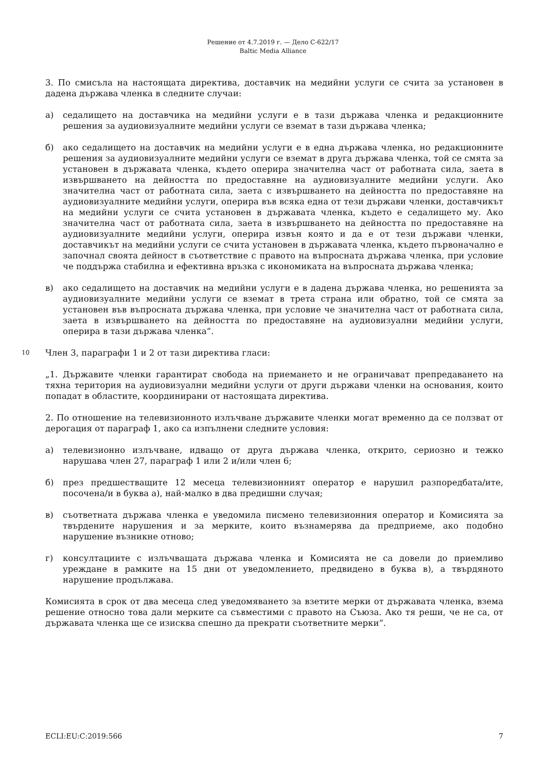Решение от 4.7.2019 г. — Дело C-622/17
Baltic Media Alliance
3. По смисъла на настоящата директива, доставчик на медийни услуги се счита за установен в дадена държава членка в следните случаи:
а) седалището на доставчика на медийни услуги е в тази държава членка и редакционните решения за аудиовизуалните медийни услуги се вземат в тази държава членка;
б) ако седалището на доставчик на медийни услуги е в една държава членка, но редакционните решения за аудиовизуалните медийни услуги се вземат в друга държава членка, той се смята за установен в държавата членка, където оперира значителна част от работната сила, заета в извършването на дейността по предоставяне на аудиовизуалните медийни услуги. Ако значителна част от работната сила, заета с извършването на дейността по предоставяне на аудиовизуалните медийни услуги, оперира във всяка една от тези държави членки, доставчикът на медийни услуги се счита установен в държавата членка, където е седалището му. Ако значителна част от работната сила, заета в извършването на дейността по предоставяне на аудиовизуалните медийни услуги, оперира извън която и да е от тези държави членки, доставчикът на медийни услуги се счита установен в държавата членка, където първоначално е започнал своята дейност в съответствие с правото на въпросната държава членка, при условие че поддържа стабилна и ефективна връзка с икономиката на въпросната държава членка;
в) ако седалището на доставчик на медийни услуги е в дадена държава членка, но решенията за аудиовизуалните медийни услуги се вземат в трета страна или обратно, той се смята за установен във въпросната държава членка, при условие че значителна част от работната сила, заета в извършването на дейността по предоставяне на аудиовизуални медийни услуги, оперира в тази държава членка“.
10 Член 3, параграфи 1 и 2 от тази директива гласи:
„1. Държавите членки гарантират свобода на приемането и не ограничават препредаването на тяхна територия на аудиовизуални медийни услуги от други държави членки на основания, които попадат в областите, координирани от настоящата директива.
2. По отношение на телевизионното излъчване държавите членки могат временно да се ползват от дерогация от параграф 1, ако са изпълнени следните условия:
а) телевизионно излъчване, идващо от друга държава членка, открито, сериозно и тежко нарушава член 27, параграф 1 или 2 и/или член 6;
б) през предшестващите 12 месеца телевизионният оператор е нарушил разпоредбата/ите, посочена/и в буква а), най-малко в два предишни случая;
в) съответната държава членка е уведомила писмено телевизионния оператор и Комисията за твърдените нарушения и за мерките, които възнамерява да предприеме, ако подобно нарушение възникне отново;
г) консултациите с излъчващата държава членка и Комисията не са довели до приемливо уреждане в рамките на 15 дни от уведомлението, предвидено в буква в), а твърдяното нарушение продължава.
Комисията в срок от два месеца след уведомяването за взетите мерки от държавата членка, взема решение относно това дали мерките са съвместими с правото на Съюза. Ако тя реши, че не са, от държавата членка ще се изисква спешно да прекрати съответните мерки“.
ECLI:EU:C:2019:566 7